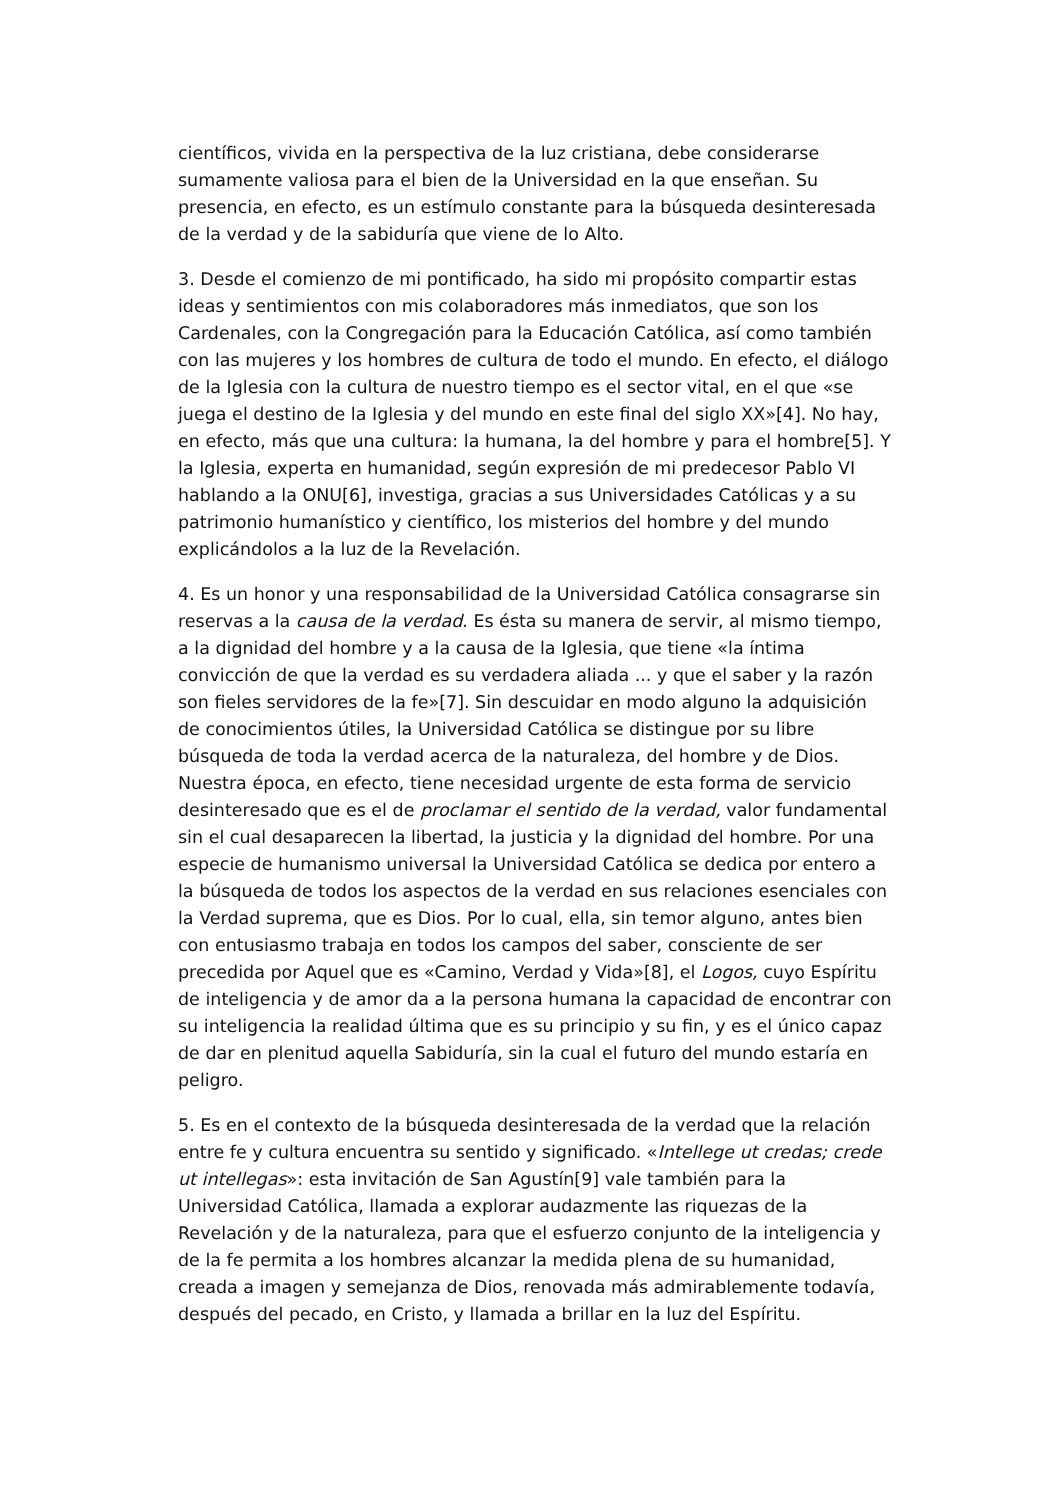científicos, vivida en la perspectiva de la luz cristiana, debe considerarse sumamente valiosa para el bien de la Universidad en la que enseñan. Su presencia, en efecto, es un estímulo constante para la búsqueda desinteresada de la verdad y de la sabiduría que viene de lo Alto.
3. Desde el comienzo de mi pontificado, ha sido mi propósito compartir estas ideas y sentimientos con mis colaboradores más inmediatos, que son los Cardenales, con la Congregación para la Educación Católica, así como también con las mujeres y los hombres de cultura de todo el mundo. En efecto, el diálogo de la Iglesia con la cultura de nuestro tiempo es el sector vital, en el que «se juega el destino de la Iglesia y del mundo en este final del siglo XX»[4]. No hay, en efecto, más que una cultura: la humana, la del hombre y para el hombre[5]. Y la Iglesia, experta en humanidad, según expresión de mi predecesor Pablo VI hablando a la ONU[6], investiga, gracias a sus Universidades Católicas y a su patrimonio humanístico y científico, los misterios del hombre y del mundo explicándolos a la luz de la Revelación.
4. Es un honor y una responsabilidad de la Universidad Católica consagrarse sin reservas a la causa de la verdad. Es ésta su manera de servir, al mismo tiempo, a la dignidad del hombre y a la causa de la Iglesia, que tiene «la íntima convicción de que la verdad es su verdadera aliada ... y que el saber y la razón son fieles servidores de la fe»[7]. Sin descuidar en modo alguno la adquisición de conocimientos útiles, la Universidad Católica se distingue por su libre búsqueda de toda la verdad acerca de la naturaleza, del hombre y de Dios. Nuestra época, en efecto, tiene necesidad urgente de esta forma de servicio desinteresado que es el de proclamar el sentido de la verdad, valor fundamental sin el cual desaparecen la libertad, la justicia y la dignidad del hombre. Por una especie de humanismo universal la Universidad Católica se dedica por entero a la búsqueda de todos los aspectos de la verdad en sus relaciones esenciales con la Verdad suprema, que es Dios. Por lo cual, ella, sin temor alguno, antes bien con entusiasmo trabaja en todos los campos del saber, consciente de ser precedida por Aquel que es «Camino, Verdad y Vida»[8], el Logos, cuyo Espíritu de inteligencia y de amor da a la persona humana la capacidad de encontrar con su inteligencia la realidad última que es su principio y su fin, y es el único capaz de dar en plenitud aquella Sabiduría, sin la cual el futuro del mundo estaría en peligro.
5. Es en el contexto de la búsqueda desinteresada de la verdad que la relación entre fe y cultura encuentra su sentido y significado. «Intellege ut credas; crede ut intellegas»: esta invitación de San Agustín[9] vale también para la Universidad Católica, llamada a explorar audazmente las riquezas de la Revelación y de la naturaleza, para que el esfuerzo conjunto de la inteligencia y de la fe permita a los hombres alcanzar la medida plena de su humanidad, creada a imagen y semejanza de Dios, renovada más admirablemente todavía, después del pecado, en Cristo, y llamada a brillar en la luz del Espíritu.